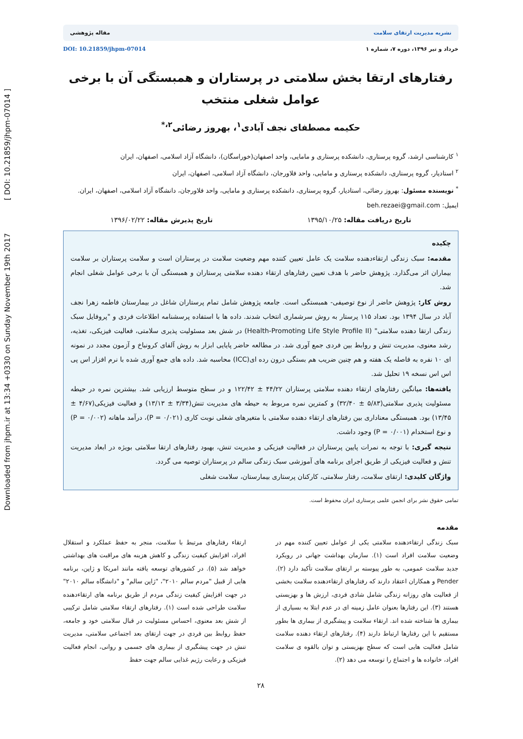Downloaded from jhpm.ir at 13:34 +0330 on Sunday November 19th 2017 [ DOI: 10.21859/jhpm-07014 ]
نشریه مدیریت ارتقای سلامت مقاله پژوهشی
خرداد و تیر ۱۳۹۶، دوره ۷، شماره ۱ DOI: 10.21859/jhpm-07014
رفتارهای ارتقا بخش سلامتی در پرستاران و همبستگی آن با برخی عوامل شغلی منتخب
حکیمه مصطفای نجف آبادی<sup>۱</sup>، بهروز رضائی<sup>۲،*</sup>
<sup>۱</sup> کارشناسی ارشد، گروه پرستاری، دانشکده پرستاری و مامایی، واحد اصفهان(خوراسگان)، دانشگاه آزاد اسلامی، اصفهان، ایران
<sup>۲</sup> استادیار، گروه پرستاری، دانشکده پرستاری و مامایی، واحد فلاورجان، دانشگاه آزاد اسلامی، اصفهان، ایران
<sup>*</sup> نویسنده مسئول: بهروز رضائی، استادیار، گروه پرستاری، دانشکده پرستاری و مامایی، واحد فلاورجان، دانشگاه آزاد اسلامی، اصفهان، ایران. ایمیل: beh.rezaei@gmail.com
تاریخ دریافت مقاله: ۱۳۹۵/۱۰/۲۵ تاریخ پذیرش مقاله: ۱۳۹۶/۰۲/۲۲
چکیده
مقدمه: سبک زندگی ارتقاءدهنده سلامت یک عامل تعیین کننده مهم وضعیت سلامت در پرستاران است و سلامت پرستاران بر سلامت بیماران اثر می‌گذارد. پژوهش حاضر با هدف تعیین رفتارهای ارتقاء دهنده سلامتی پرستاران و همبستگی آن با برخی عوامل شغلی انجام شد.
روش کار: پژوهش حاضر از نوع توصیفی- همبستگی است. جامعه پژوهش شامل تمام پرستاران شاغل در بیمارستان فاطمه زهرا نجف آباد در سال ۱۳۹۴ بود. تعداد ۱۱۵ پرستار به روش سرشماری انتخاب شدند. داده ها با استفاده پرسشنامه اطلاعات فردی و "پروفایل سبک زندگی ارتقا دهنده سلامتی" (Health-Promoting Life Style Profile II) در شش بعد مسئولیت پذیری سلامتی، فعالیت فیزیکی، تغذیه، رشد معنوی، مدیریت تنش و روابط بین فردی جمع آوری شد. در مطالعه حاضر پایایی ابزار به روش آلفای کرونباخ و آزمون مجدد در نمونه ای ۱۰ نفره به فاصله یک هفته و هم چنین ضریب هم بستگی درون رده ای(ICC) محاسبه شد. داده های جمع آوری شده با نرم افزار اس پی اس اس نسخه ۱۹ تحلیل شد.
یافته‌ها: میانگین رفتارهای ارتقاء دهنده سلامتی پرستاران ۴۴/۲۲ ± ۱۲۲/۴۲ و در سطح متوسط ارزیابی شد. بیشترین نمره در حیطه مسئولیت پذیری سلامتی(۵/۸۳ ± ۳۲/۴۰) و کمترین نمره مربوط به حیطه های مدیریت تنش(۳/۳۴ ± ۱۳/۱۳) و فعالیت فیزیکی(۴/۶۷ ± ۱۳/۴۵) بود. همبستگی معناداری بین رفتارهای ارتقاء دهنده سلامتی با متغیرهای شغلی نوبت کاری (P = ۰/۰۲۱)، درآمد ماهانه (P = ۰/۰۰۲) و نوع استخدام (P = ۰/۰۰۱) وجود داشت.
نتیجه گیری: با توجه به نمرات پایین پرستاران در فعالیت فیزیکی و مدیریت تنش، بهبود رفتارهای ارتقا سلامتی بویژه در ابعاد مدیریت تنش و فعالیت فیزیکی از طریق اجرای برنامه های آموزشی سبک زندگی سالم در پرستاران توصیه می گردد.
واژگان کلیدی: ارتقای سلامت، رفتار سلامتی، کارکنان پرستاری بیمارستان، سلامت شغلی
تمامی حقوق نشر برای انجمن علمی پرستاری ایران محفوظ است.
مقدمه
سبک زندگی ارتقاءدهنده سلامتی یکی از عوامل تعیین کننده مهم در وضعیت سلامت افراد است (۱). سازمان بهداشت جهانی در رویکرد جدید سلامت عمومی، به طور پیوسته بر ارتقای سلامت تأکید دارد (۲). Pender و همکاران اعتقاد دارند که رفتارهای ارتقاءدهنده سلامت بخشی از فعالیت های روزانه زندگی شامل شادی فردی، ارزش ها و بهزیستی هستند (۳). این رفتارها بعنوان عامل زمینه ای در عدم ابتلا به بسیاری از بیماری ها شناخته شده اند. ارتقاء سلامت و پیشگیری از بیماری ها بطور مستقیم با این رفتارها ارتباط دارند (۴). رفتارهای ارتقاء دهنده سلامت شامل فعالیت هایی است که سطح بهزیستی و توان بالقوه ی سلامت افراد، خانواده ها و اجتماع را توسعه می دهد (۲).
ارتقاء رفتارهای مرتبط با سلامت، منجر به حفظ عملکرد و استقلال افراد، افزایش کیفیت زندگی و کاهش هزینه های مراقبت های بهداشتی خواهد شد (۵). در کشورهای توسعه یافته مانند امریکا و ژاپن، برنامه هایی از قبیل "مردم سالم ۲۰۱۰"، "ژاپن سالم" و "دانشگاه سالم ۲۰۱۰" در جهت افزایش کیفیت زندگی مردم از طریق برنامه های ارتقاءدهنده سلامت طراحی شده است (۱). رفتارهای ارتقاء سلامتی شامل ترکیبی از شش بعد معنوی، احساس مسئولیت در قبال سلامتی خود و جامعه، حفظ روابط بین فردی در جهت ارتقای بعد اجتماعی سلامتی، مدیریت تنش در جهت پیشگیری از بیماری های جسمی و روانی، انجام فعالیت فیزیکی و رعایت رژیم غذایی سالم جهت حفظ
۲۸